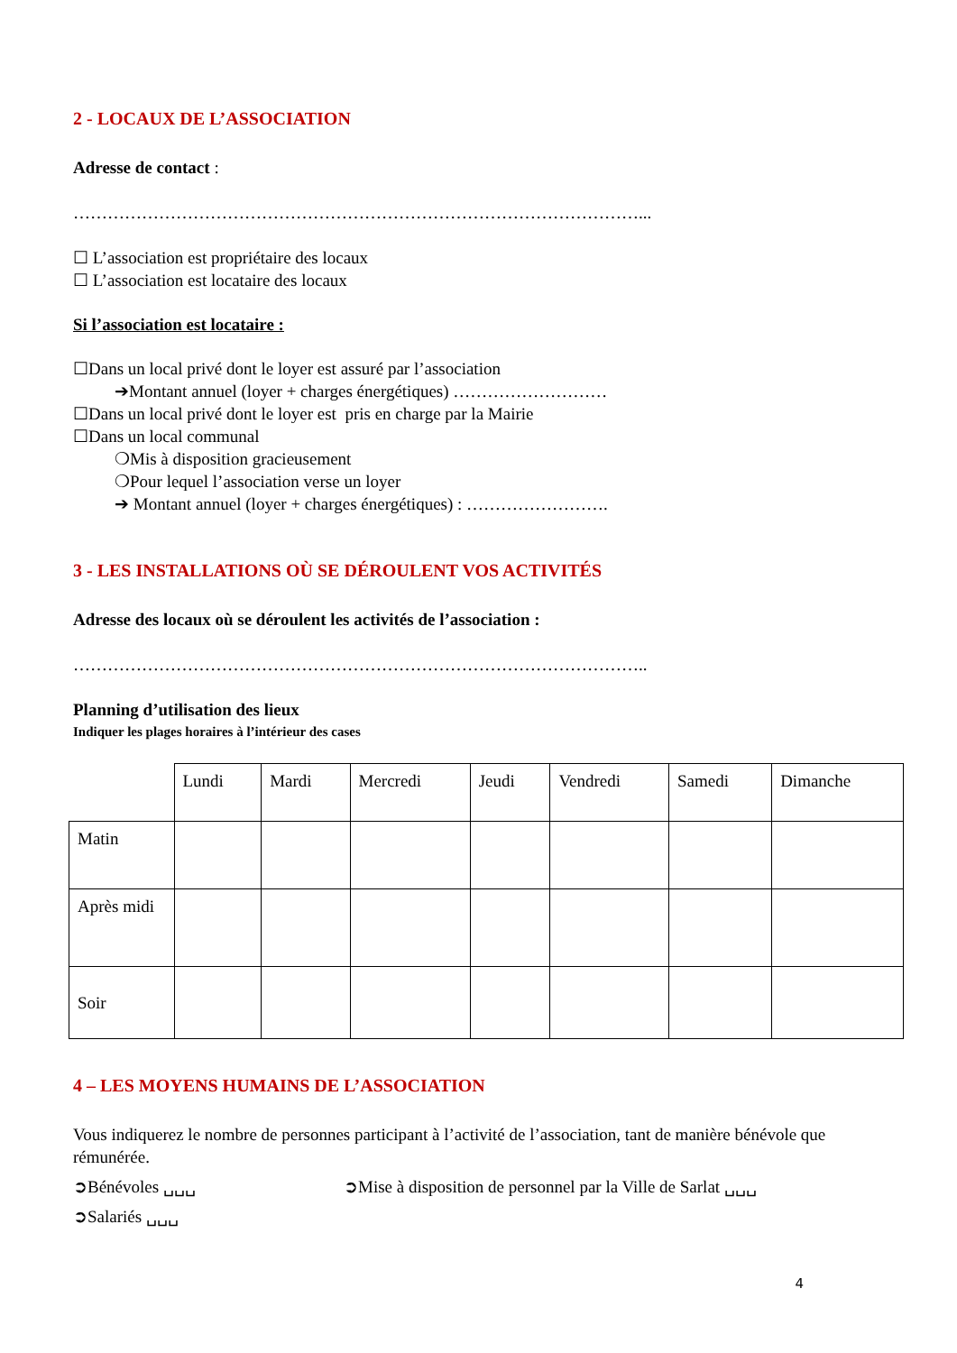2 - LOCAUX DE L’ASSOCIATION
Adresse de contact :
………………………………………………………………………………………...
☐ L’association est propriétaire des locaux
☐ L’association est locataire des locaux
Si l’association est locataire :
☐Dans un local privé dont le loyer est assuré par l’association
➔Montant annuel (loyer + charges énergétiques) ………………………
☐Dans un local privé dont le loyer est pris en charge par la Mairie
☐Dans un local communal
❍Mis à disposition gracieusement
❍Pour lequel l’association verse un loyer
➔ Montant annuel (loyer + charges énergétiques) : …………………….
3 - LES INSTALLATIONS OÙ SE DÉROULENT VOS ACTIVITÉS
Adresse des locaux où se déroulent les activités de l’association :
………………………………………………………………………………………..
Planning d’utilisation des lieux
Indiquer les plages horaires à l’intérieur des cases
| | Lundi | Mardi | Mercredi | Jeudi | Vendredi | Samedi | Dimanche |
| Matin | | | | | | | |
| Après midi | | | | | | | |
| Soir | | | | | | | |
4 – LES MOYENS HUMAINS DE L’ASSOCIATION
Vous indiquerez le nombre de personnes participant à l’activité de l’association, tant de manière bénévole que rémunérée.
➲Bénévoles ␣␣␣ ➲Mise à disposition de personnel par la Ville de Sarlat ␣␣␣
➲Salariés ␣␣␣
4